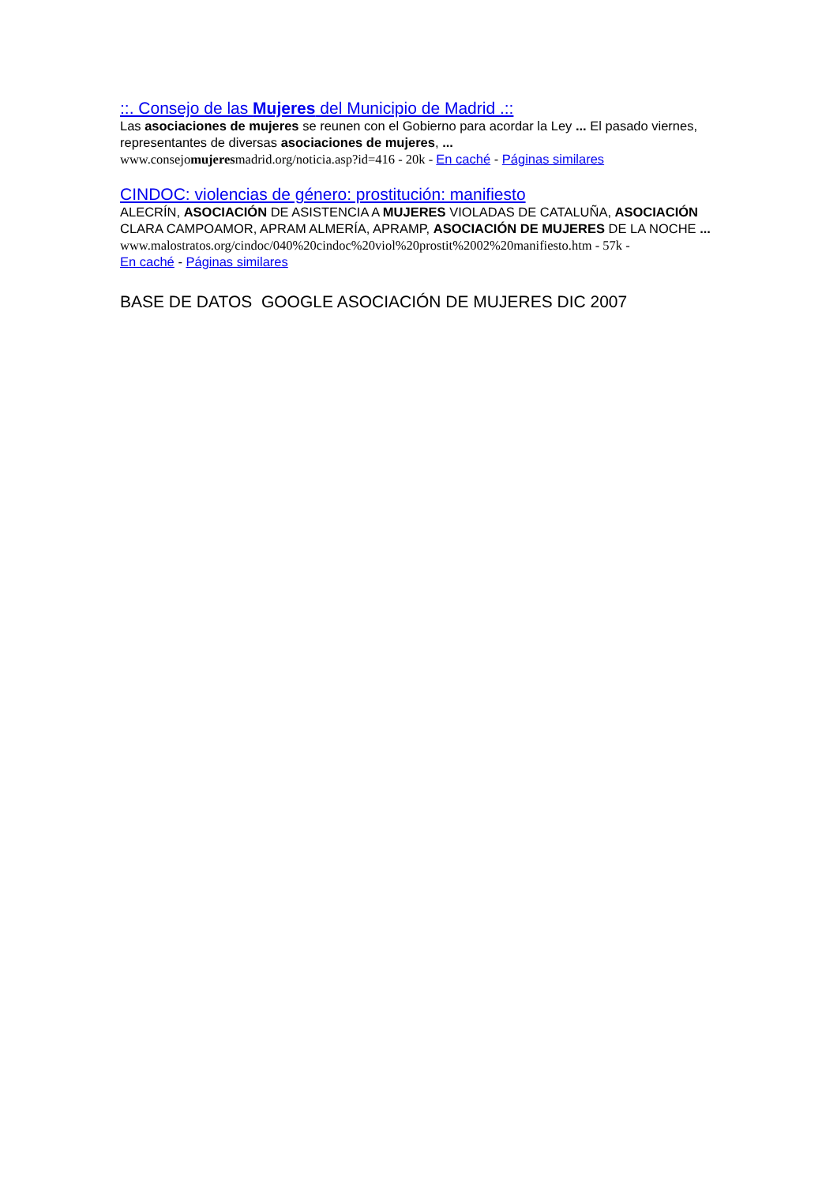::. Consejo de las Mujeres del Municipio de Madrid .::
Las asociaciones de mujeres se reunen con el Gobierno para acordar la Ley ... El pasado viernes, representantes de diversas asociaciones de mujeres, ...
www.consejomujeresmadrid.org/noticia.asp?id=416 - 20k - En caché - Páginas similares
CINDOC: violencias de género: prostitución: manifiesto
ALECRÍN, ASOCIACIÓN DE ASISTENCIA A MUJERES VIOLADAS DE CATALUÑA, ASOCIACIÓN CLARA CAMPOAMOR, APRAM ALMERÍA, APRAMP, ASOCIACIÓN DE MUJERES DE LA NOCHE ...
www.malostratos.org/cindoc/040%20cindoc%20viol%20prostit%2002%20manifiesto.htm - 57k -
En caché - Páginas similares
BASE DE DATOS GOOGLE ASOCIACIÓN DE MUJERES DIC 2007